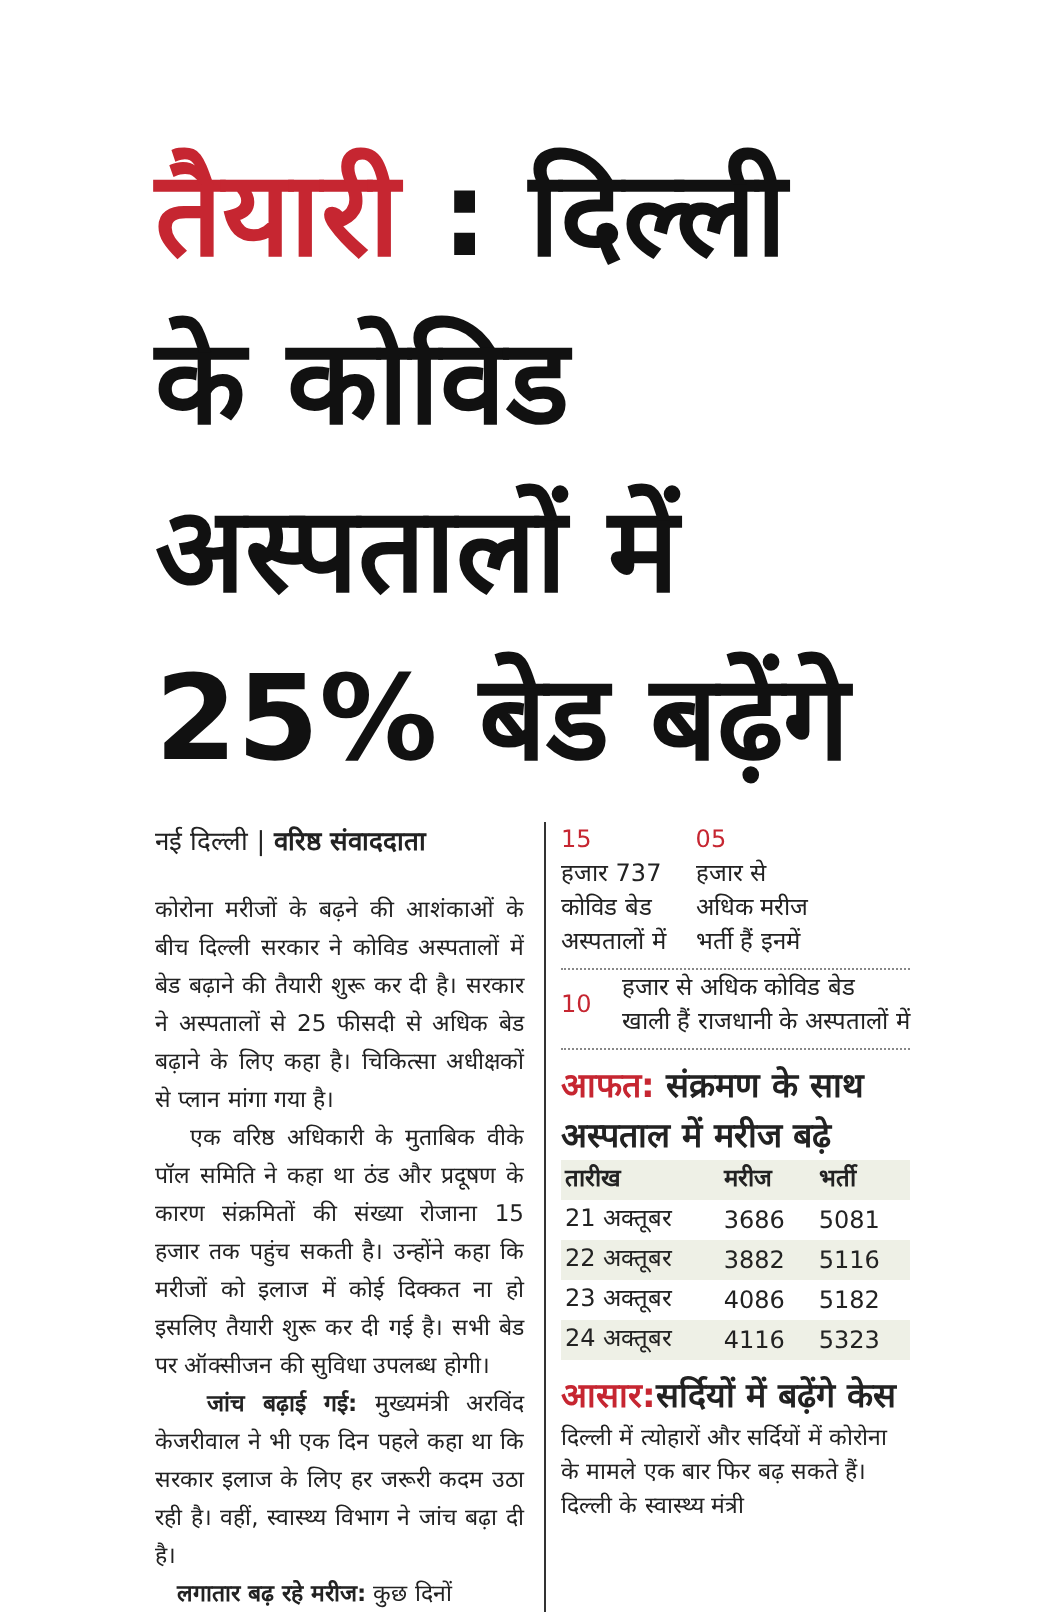तैयारी : दिल्ली के कोविड अस्पतालों में 25% बेड बढ़ेंगे
नई दिल्ली | वरिष्ठ संवाददाता
कोरोना मरीजों के बढ़ने की आशंकाओं के बीच दिल्ली सरकार ने कोविड अस्पतालों में बेड बढ़ाने की तैयारी शुरू कर दी है। सरकार ने अस्पतालों से 25 फीसदी से अधिक बेड बढ़ाने के लिए कहा है। चिकित्सा अधीक्षकों से प्लान मांगा गया है।
एक वरिष्ठ अधिकारी के मुताबिक वीके पॉल समिति ने कहा था ठंड और प्रदूषण के कारण संक्रमितों की संख्या रोजाना 15 हजार तक पहुंच सकती है। उन्होंने कहा कि मरीजों को इलाज में कोई दिक्कत ना हो इसलिए तैयारी शुरू कर दी गई है। सभी बेड पर ऑक्सीजन की सुविधा उपलब्ध होगी।
जांच बढ़ाई गई: मुख्यमंत्री अरविंद केजरीवाल ने भी एक दिन पहले कहा था कि सरकार इलाज के लिए हर जरूरी कदम उठा रही है। वहीं, स्वास्थ्य विभाग ने जांच बढ़ा दी है।
लगातार बढ़ रहे मरीज: कुछ दिनों
15
हजार 737
कोविड बेड
अस्पतालों में
05
हजार से
अधिक मरीज
भर्ती हैं इनमें
10
हजार से अधिक कोविड बेड खाली हैं राजधानी के अस्पतालों में
आफत: संक्रमण के साथ अस्पताल में मरीज बढ़े
| तारीख | मरीज | भर्ती |
| --- | --- | --- |
| 21 अक्तूबर | 3686 | 5081 |
| 22 अक्तूबर | 3882 | 5116 |
| 23 अक्तूबर | 4086 | 5182 |
| 24 अक्तूबर | 4116 | 5323 |
आसार: सर्दियों में बढ़ेंगे केस
दिल्ली में त्योहारों और सर्दियों में कोरोना के मामले एक बार फिर बढ़ सकते हैं। दिल्ली के स्वास्थ्य मंत्री